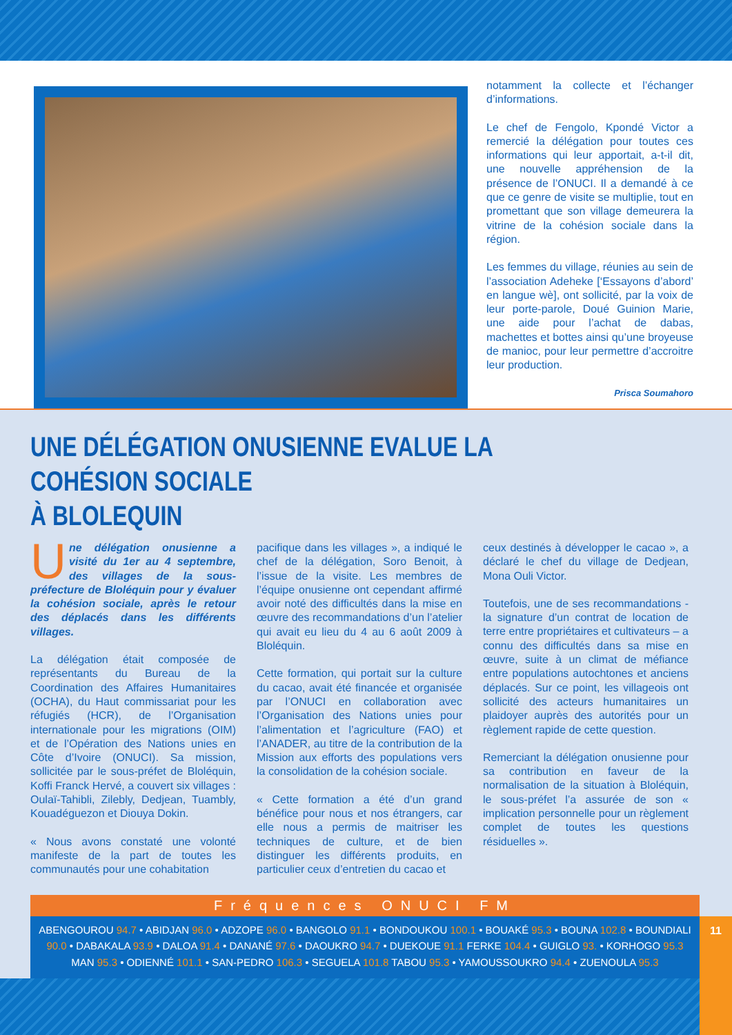notamment la collecte et l’échanger d’informations.
Le chef de Fengolo, Kpondé Victor a remercié la délégation pour toutes ces informations qui leur apportait, a-t-il dit, une nouvelle appréhension de la présence de l’ONUCI. Il a demandé à ce que ce genre de visite se multiplie, tout en promettant que son village demeurera la vitrine de la cohésion sociale dans la région.
Les femmes du village, réunies au sein de l’association Adeheke [‘Essayons d’abord’ en langue wè], ont sollicité, par la voix de leur porte-parole, Doué Guinion Marie, une aide pour l’achat de dabas, machettes et bottes ainsi qu’une broyeuse de manioc, pour leur permettre d’accroitre leur production.
Prisca Soumahoro
UNE DÉLÉGATION ONUSIENNE EVALUE LA COHÉSION SOCIALE
À BLOLEQUIN
Une délégation onusienne a visité du 1er au 4 septembre, des villages de la sous-préfecture de Bloléquin pour y évaluer la cohésion sociale, après le retour des déplacés dans les différents villages.
La délégation était composée de représentants du Bureau de la Coordination des Affaires Humanitaires (OCHA), du Haut commissariat pour les réfugiés (HCR), de l’Organisation internationale pour les migrations (OIM) et de l’Opération des Nations unies en Côte d’Ivoire (ONUCI). Sa mission, sollicitée par le sous-préfet de Bloléquin, Koffi Franck Hervé, a couvert six villages : Oulaï-Tahibli, Zilebly, Dedjean, Tuambly, Kouadéguezon et Diouya Dokin.
« Nous avons constaté une volonté manifeste de la part de toutes les communautés pour une cohabitation
pacifique dans les villages », a indiqué le chef de la délégation, Soro Benoit, à l’issue de la visite. Les membres de l’équipe onusienne ont cependant affirmé avoir noté des difficultés dans la mise en œuvre des recommandations d’un l’atelier qui avait eu lieu du 4 au 6 août 2009 à Bloléquin.
Cette formation, qui portait sur la culture du cacao, avait été financée et organisée par l’ONUCI en collaboration avec l’Organisation des Nations unies pour l’alimentation et l’agriculture (FAO) et l’ANADER, au titre de la contribution de la Mission aux efforts des populations vers la consolidation de la cohésion sociale.
« Cette formation a été d’un grand bénéfice pour nous et nos étrangers, car elle nous a permis de maitriser les techniques de culture, et de bien distinguer les différents produits, en particulier ceux d’entretien du cacao et
ceux destinés à développer le cacao », a déclaré le chef du village de Dedjean, Mona Ouli Victor.
Toutefois, une de ses recommandations - la signature d’un contrat de location de terre entre propriétaires et cultivateurs – a connu des difficultés dans sa mise en œuvre, suite à un climat de méfiance entre populations autochtones et anciens déplacés. Sur ce point, les villageois ont sollicité des acteurs humanitaires un plaidoyer auprès des autorités pour un règlement rapide de cette question.
Remerciant la délégation onusienne pour sa contribution en faveur de la normalisation de la situation à Bloléquin, le sous-préfet l’a assurée de son « implication personnelle pour un règlement complet de toutes les questions résiduelles ».
Fréquences ONUCI FM
ABENGOUROU 94.7 • ABIDJAN 96.0 • ADZOPE 96.0 • BANGOLO 91.1 • BONDOUKOU 100.1 • BOUAKÉ 95.3 • BOUNA 102.8 • BOUNDIALI 90.0 • DABAKALA 93.9 • DALOA 91.4 • DANANÉ 97.6 • DAOUKRO 94.7 • DUEKOUE 91.1 FERKE 104.4 • GUIGLO 93. • KORHOGO 95.3 MAN 95.3 • ODIENNÉ 101.1 • SAN-PEDRO 106.3 • SEGUELA 101.8 TABOU 95.3 • YAMOUSSOUKRO 94.4 • ZUENOULA 95.3
11